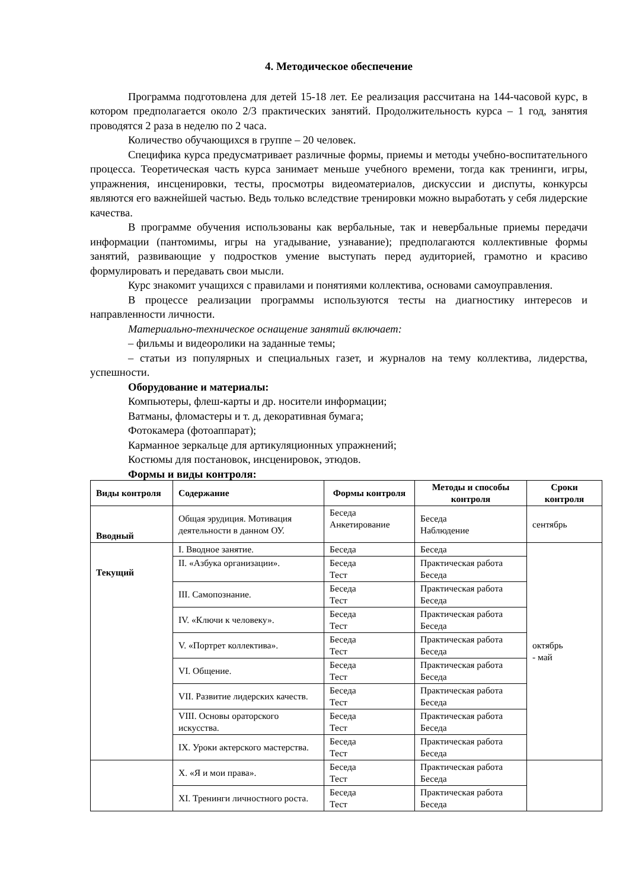4. Методическое обеспечение
Программа подготовлена для детей 15-18 лет. Ее реализация рассчитана на 144-часовой курс, в котором предполагается около 2/3 практических занятий. Продолжительность курса – 1 год, занятия проводятся 2 раза в неделю по 2 часа.
Количество обучающихся в группе – 20 человек.
Специфика курса предусматривает различные формы, приемы и методы учебно-воспитательного процесса. Теоретическая часть курса занимает меньше учебного времени, тогда как тренинги, игры, упражнения, инсценировки, тесты, просмотры видеоматериалов, дискуссии и диспуты, конкурсы являются его важнейшей частью. Ведь только вследствие тренировки можно выработать у себя лидерские качества.
В программе обучения использованы как вербальные, так и невербальные приемы передачи информации (пантомимы, игры на угадывание, узнавание); предполагаются коллективные формы занятий, развивающие у подростков умение выступать перед аудиторией, грамотно и красиво формулировать и передавать свои мысли.
Курс знакомит учащихся с правилами и понятиями коллектива, основами самоуправления.
В процессе реализации программы используются тесты на диагностику интересов и направленности личности.
Материально-техническое оснащение занятий включает:
– фильмы и видеоролики на заданные темы;
– статьи из популярных и специальных газет, и журналов на тему коллектива, лидерства, успешности.
Оборудование и материалы:
Компьютеры, флеш-карты и др. носители информации;
Ватманы, фломастеры и т. д, декоративная бумага;
Фотокамера (фотоаппарат);
Карманное зеркальце для артикуляционных упражнений;
Костюмы для постановок, инсценировок, этюдов.
Формы и виды контроля:
| Виды контроля | Содержание | Формы контроля | Методы и способы контроля | Сроки контроля |
| --- | --- | --- | --- | --- |
| Вводный | Общая эрудиция. Мотивация деятельности в данном ОУ. | Беседа Анкетирование | Беседа Наблюдение | сентябрь |
| Текущий | I. Вводное занятие. | Беседа | Беседа | октябрь - май |
| | II. «Азбука организации». | Беседа Тест | Практическая работа Беседа | |
| | III. Самопознание. | Беседа Тест | Практическая работа Беседа | |
| | IV. «Ключи к человеку». | Беседа Тест | Практическая работа Беседа | |
| | V. «Портрет коллектива». | Беседа Тест | Практическая работа Беседа | |
| | VI. Общение. | Беседа Тест | Практическая работа Беседа | |
| | VII. Развитие лидерских качеств. | Беседа Тест | Практическая работа Беседа | |
| | VIII. Основы ораторского искусства. | Беседа Тест | Практическая работа Беседа | |
| | IX. Уроки актерского мастерства. | Беседа Тест | Практическая работа Беседа | |
| | X. «Я и мои права». | Беседа Тест | Практическая работа Беседа | |
| | XI. Тренинги личностного роста. | Беседа Тест | Практическая работа Беседа | |